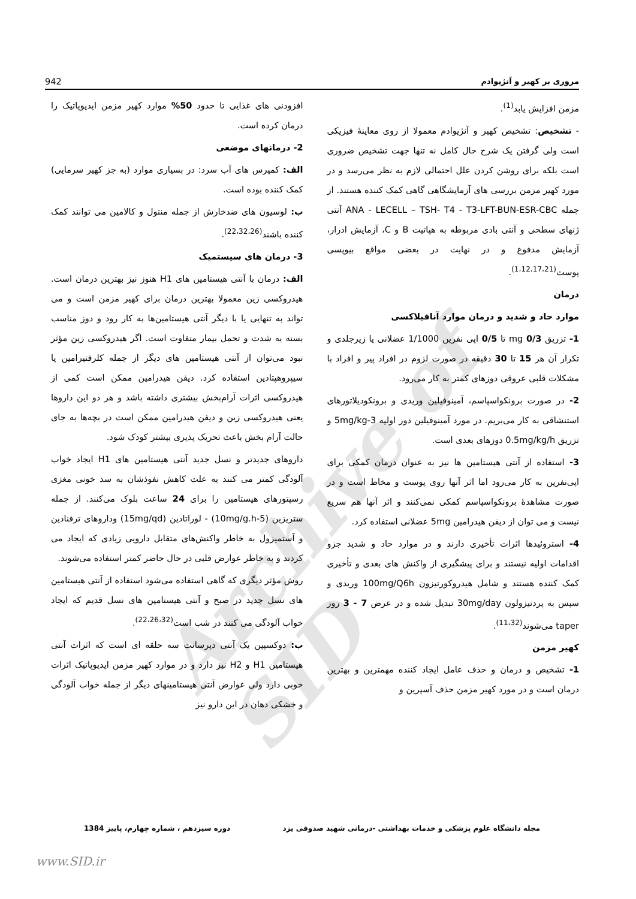Archive of SID
مروری بر کهیر و آنژیوادم 942
مزمن افزایش یابد<sup>(1)</sup>.
- تشخیص: تشخیص کهیر و آنژیوادم معمولا از روی معاینهٔ فیزیکی است ولی گرفتن یک شرح حال کامل نه تنها جهت تشخیص ضروری است بلکه برای روشن کردن علل احتمالی لازم به نظر می‌رسد و در مورد کهیر مزمن بررسی های آزمایشگاهی گاهی کمک کننده هستند. از جمله ANA - LECELL – TSH- T4 - T3-LFT-BUN-ESR-CBC آنتی ژنهای سطحی و آنتی بادی مربوطه به هپاتیت B و C، آزمایش ادرار، آزمایش مدفوع و در نهایت در بعضی مواقع بیوپسی پوست<sup>(1،12،17،21)</sup>.
درمان
موارد حاد و شدید و درمان موارد آنافیلاکسی
1- تزریق mg 0/3 تا 0/5 اپی نفرین 1/1000 عضلانی یا زیرجلدی و تکرار آن هر 15 تا 30 دقیقه در صورت لزوم در افراد پیر و افراد با مشکلات قلبی عروقی دوزهای کمتر به کار می‌رود.
2- در صورت برونکواسپاسم، آمینوفیلین وریدی و برونکودیلاتورهای استنشاقی به کار می‌بریم. در مورد آمینوفیلین دوز اولیه 3-5mg/kg و تزریق 0.5mg/kg/h دوزهای بعدی است.
3- استفاده از آنتی هیستامین ها نیز به عنوان درمان کمکی برای اپی‌نفرین به کار می‌رود اما اثر آنها روی پوست و مخاط است و در صورت مشاهدهٔ برونکواسپاسم کمکی نمی‌کنند و اثر آنها هم سریع نیست و می توان از دیفن هیدرامین 5mg عضلانی استفاده کرد.
4- استروئیدها اثرات تأخیری دارند و در موارد حاد و شدید جزو اقدامات اولیه نیستند و برای پیشگیری از واکنش های بعدی و تأخیری کمک کننده هستند و شامل هیدروکورتیزون 100mg/Q6h وریدی و سپس به پردنیزولون 30mg/day تبدیل شده و در عرض 7 - 3 روز taper می‌شوند<sup>(11،32)</sup>.
کهیر مزمن
1- تشخیص و درمان و حذف عامل ایجاد کننده مهمترین و بهترین درمان است و در مورد کهیر مزمن حذف آسپرین و
افزودنی های غذایی تا حدود 50% موارد کهیر مزمن ایدیوپاتیک را درمان کرده است.
2- درمانهای موضعی
الف: کمپرس های آب سرد: در بسیاری موارد (به جز کهیر سرمایی) کمک کننده بوده است.
ب: لوسیون های ضدخارش از جمله منتول و کالامین می توانند کمک کننده باشند<sup>(22،32،26)</sup>.
3- درمان های سیستمیک
الف: درمان با آنتی هیستامین های H1 هنوز نیز بهترین درمان است. هیدروکسی زین معمولا بهترین درمان برای کهیر مزمن است و می تواند به تنهایی یا با دیگر آنتی هیستامین‌ها به کار رود و دوز مناسب بسته به شدت و تحمل بیمار متفاوت است. اگر هیدروکسی زین مؤثر نبود می‌توان از آنتی هیستامین های دیگر از جمله کلرفنیرامین یا سیپروهپتادین استفاده کرد. دیفن هیدرامین ممکن است کمی از هیدروکسی اثرات آرام‌بخش بیشتری داشته باشد و هر دو این داروها یعنی هیدروکسی زین و دیفن هیدرامین ممکن است در بچه‌ها به جای حالت آرام بخش باعث تحریک پذیری بیشتر کودک شود.
داروهای جدیدتر و نسل جدید آنتی هیستامین های H1 ایجاد خواب آلودگی کمتر می کنند به علت کاهش نفوذشان به سد خونی مغزی رسپتورهای هیستامین را برای 24 ساعت بلوک می‌کنند. از جمله ستریزین (5-10mg/g.h) - لوراتادین (15mg/qd) وداروهای ترفنادین و آستمیزول به خاطر واکنش‌های متقابل دارویی زیادی که ایجاد می کردند و به خاطر عوارض قلبی در حال حاضر کمتر استفاده می‌شوند.
روش مؤثر دیگری که گاهی استفاده می‌شود استفاده از آنتی هیستامین های نسل جدید در صبح و آنتی هیستامین های نسل قدیم که ایجاد خواب آلودگی می کنند در شب است<sup>(22،26،32)</sup>.
ب: دوکسپین یک آنتی دپرسانت سه حلقه ای است که اثرات آنتی هیستامین H1 و H2 نیز دارد و در موارد کهیر مزمن ایدیوپاتیک اثرات خوبی دارد ولی عوارض آنتی هیستامینهای دیگر از جمله خواب آلودگی و خشکی دهان در این دارو نیز
مجله دانشگاه علوم پزشکی و خدمات بهداشتی -درمانی شهید صدوقی یزد دوره سیزدهم ، شماره چهارم، پاییز 1384
www.SID.ir